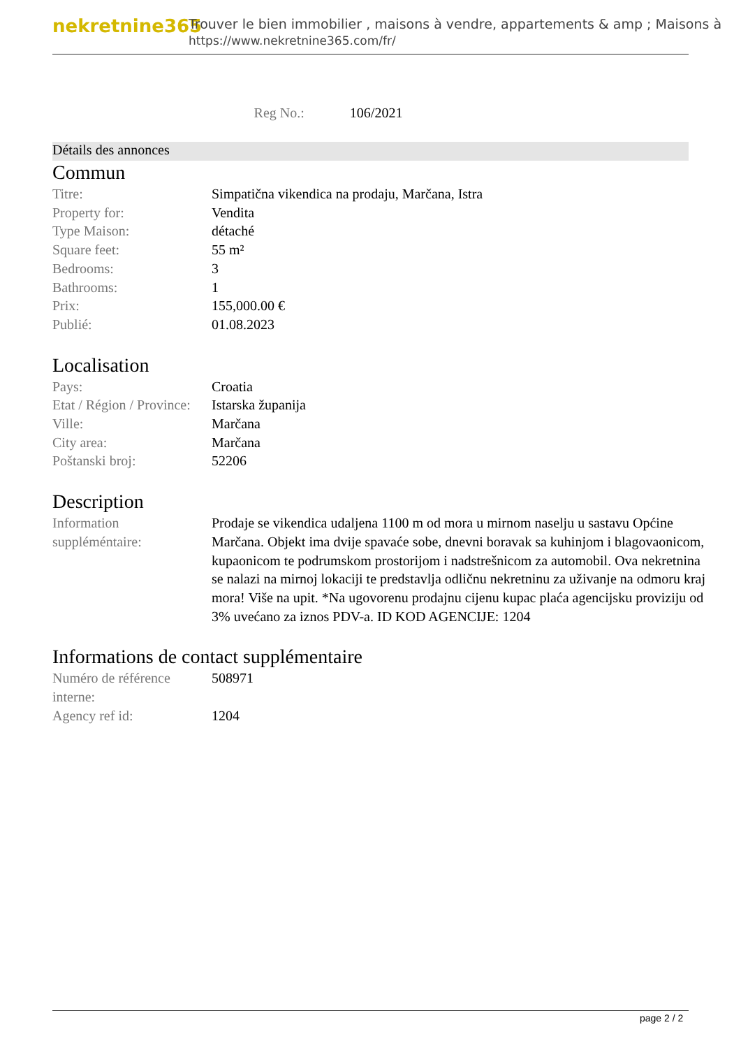nekretnine365
Trouver le bien immobilier , maisons à vendre, appartements & amp ; Maisons à
https://www.nekretnine365.com/fr/
Reg No.: 106/2021
Détails des annonces
Commun
| Titre: | Simpatična vikendica na prodaju, Marčana, Istra |
| Property for: | Vendita |
| Type Maison: | détaché |
| Square feet: | 55 m² |
| Bedrooms: | 3 |
| Bathrooms: | 1 |
| Prix: | 155,000.00 € |
| Publié: | 01.08.2023 |
Localisation
| Pays: | Croatia |
| Etat / Région / Province: | Istarska županija |
| Ville: | Marčana |
| City area: | Marčana |
| Poštanski broj: | 52206 |
Description
| Information suppléméntaire: | Prodaje se vikendica udaljena 1100 m od mora u mirnom naselju u sastavu Općine Marčana. Objekt ima dvije spavaće sobe, dnevni boravak sa kuhinjom i blagovaonicom, kupaonicom te podrumskom prostorijom i nadstrešnicom za automobil. Ova nekretnina se nalazi na mirnoj lokaciji te predstavlja odličnu nekretninu za uživanje na odmoru kraj mora! Više na upit. *Na ugovorenu prodajnu cijenu kupac plaća agencijsku proviziju od 3% uvećano za iznos PDV-a. ID KOD AGENCIJE: 1204 |
Informations de contact supplémentaire
| Numéro de référence interne: | 508971 |
| Agency ref id: | 1204 |
page 2 / 2